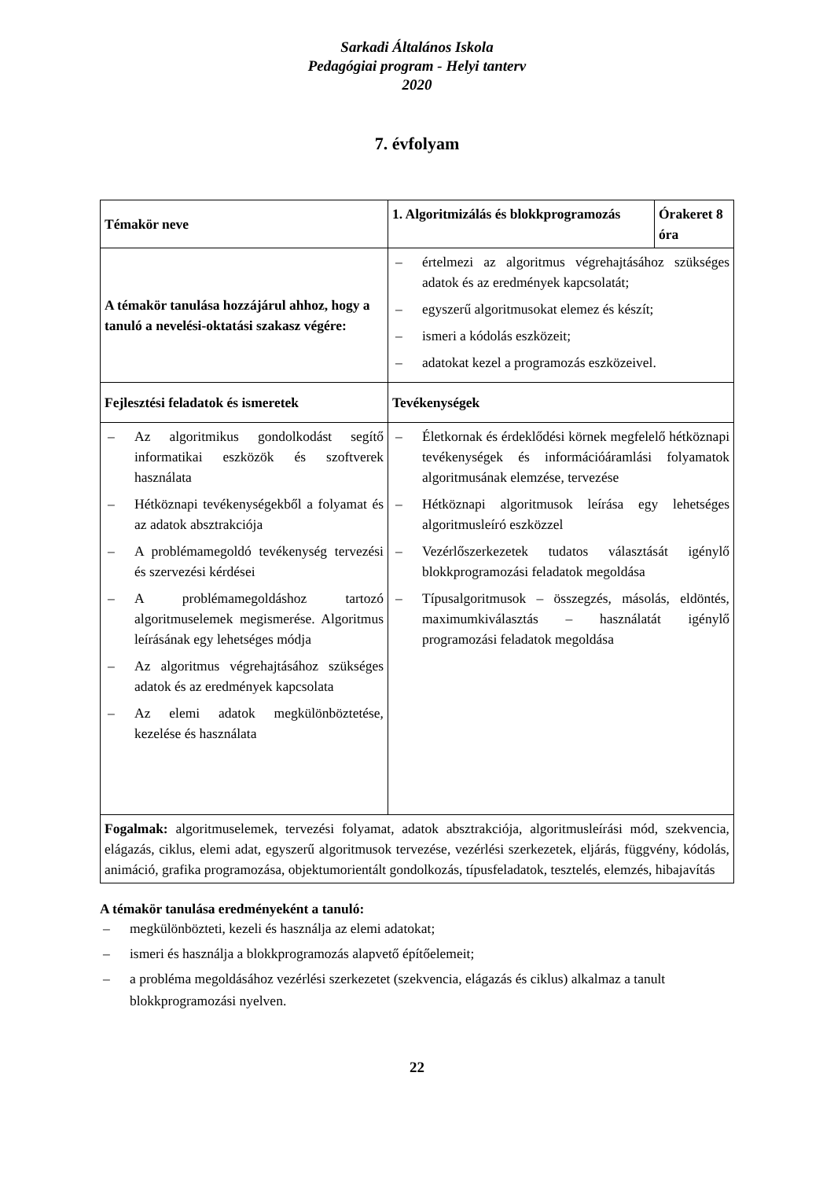Sarkadi Általános Iskola
Pedagógiai program - Helyi tanterv
2020
7. évfolyam
| Témakör neve | 1. Algoritmizálás és blokkprogramozás | Órakeret 8 óra |
| --- | --- | --- |
| A témakör tanulása hozzájárul ahhoz, hogy a tanuló a nevelési-oktatási szakasz végére: | – értelmezi az algoritmus végrehajtásához szükséges adatok és az eredmények kapcsolatát; – egyszerű algoritmusokat elemez és készít; – ismeri a kódolás eszközeit; – adatokat kezel a programozás eszközeivel. | |
| Fejlesztési feladatok és ismeretek | Tevékenységek | |
| – Az algoritmikus gondolkodást segítő informatikai eszközök és szoftverek használata – Hétköznapi tevékenységekből a folyamat és az adatok absztrakciója – A problémamegoldó tevékenység tervezési és szervezési kérdései – A problémamegoldáshoz tartozó algoritmuselemek megismerése. Algoritmus leírásának egy lehetséges módja – Az algoritmus végrehajtásához szükséges adatok és az eredmények kapcsolata – Az elemi adatok megkülönböztetése, kezelése és használata | – Életkornak és érdeklődési körnek megfelelő hétköznapi tevékenységek és információáramlási folyamatok algoritmusának elemzése, tervezése – Hétköznapi algoritmusok leírása egy lehetséges algoritmusleíró eszközzel – Vezérlőszerkezetek tudatos választását igénylő blokkprogramozási feladatok megoldása – Típusalgoritmusok – összegzés, másolás, eldöntés, maximumkiválasztás – használatát igénylő programozási feladatok megoldása | |
| Fogalmak: algoritmuselemek, tervezési folyamat, adatok absztrakciója, algoritmusleírási mód, szekvencia, elágazás, ciklus, elemi adat, egyszerű algoritmusok tervezése, vezérlési szerkezetek, eljárás, függvény, kódolás, animáció, grafika programozása, objektumorientált gondolkozás, típusfeladatok, tesztelés, elemzés, hibajavítás | | |
A témakör tanulása eredményeként a tanuló:
– megkülönbözteti, kezeli és használja az elemi adatokat;
– ismeri és használja a blokkprogramozás alapvető építőelemeit;
– a probléma megoldásához vezérlési szerkezetet (szekvencia, elágazás és ciklus) alkalmaz a tanult blokkprogramozási nyelven.
22